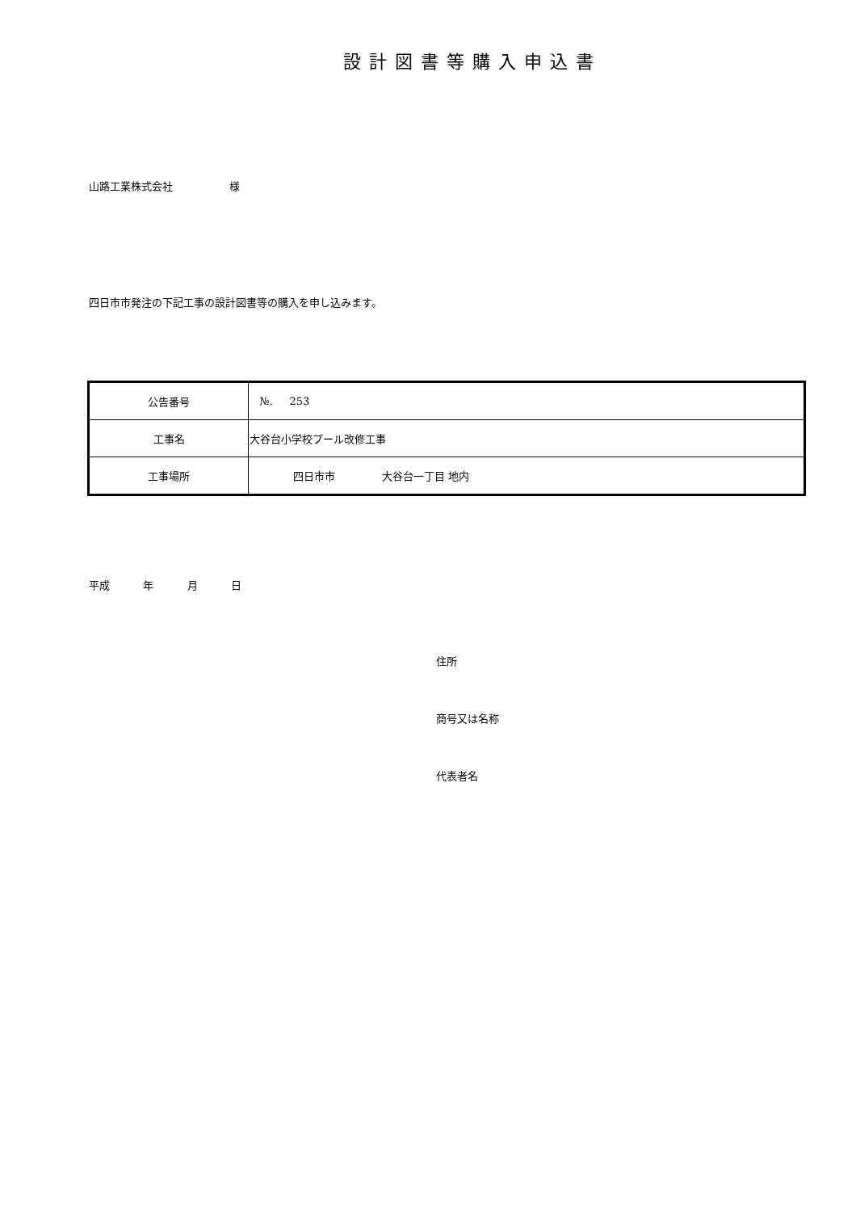設計図書等購入申込書
山路工業株式会社 様
四日市市発注の下記工事の設計図書等の購入を申し込みます。
| 公告番号 | №. 253 |
| 工事名 | 大谷台小学校プール改修工事 |
| 工事場所 | 四日市市 大谷台一丁目 地内 |
平成 年 月 日
住所
商号又は名称
代表者名